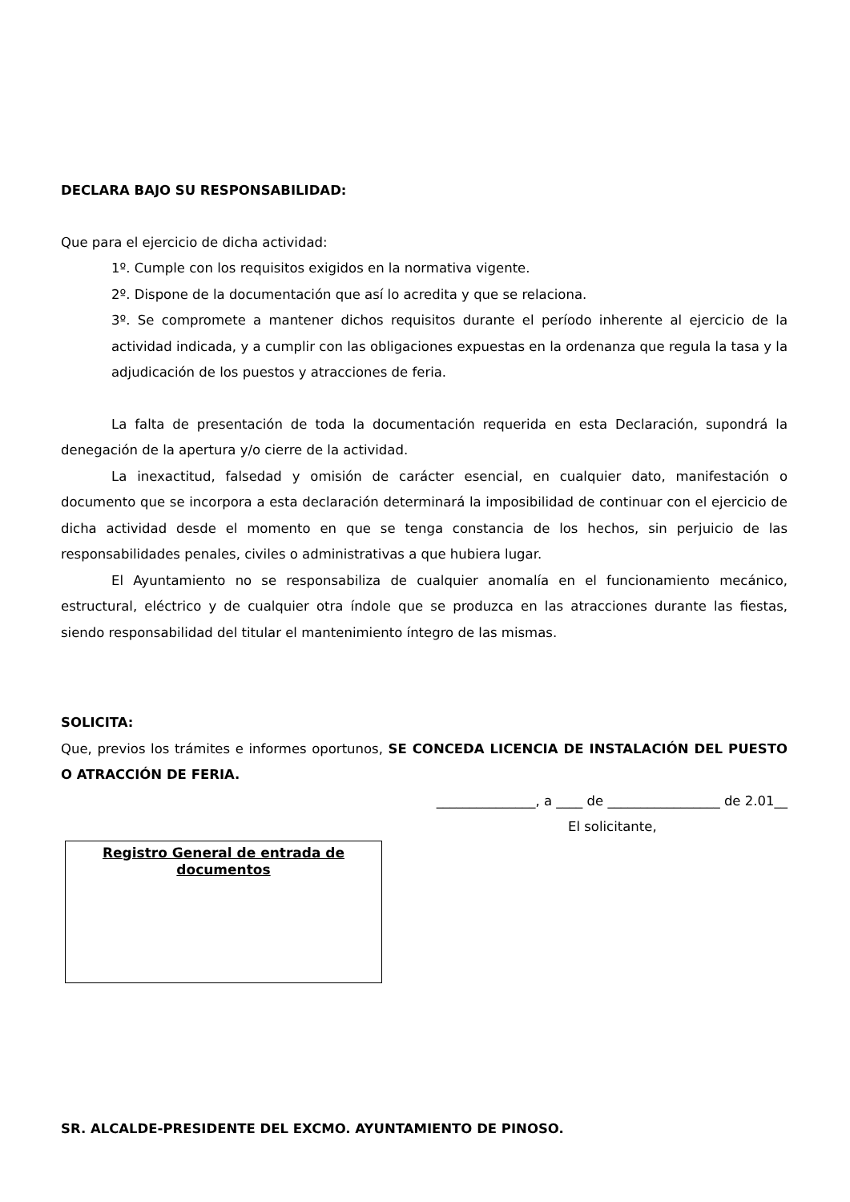DECLARA BAJO SU RESPONSABILIDAD:
Que para el ejercicio de dicha actividad:
1º. Cumple con los requisitos exigidos en la normativa vigente.
2º. Dispone de la documentación que así lo acredita y que se relaciona.
3º. Se compromete a mantener dichos requisitos durante el período inherente al ejercicio de la actividad indicada, y a cumplir con las obligaciones expuestas en la ordenanza que regula la tasa y la adjudicación de los puestos y atracciones de feria.
La falta de presentación de toda la documentación requerida en esta Declaración, supondrá la denegación de la apertura y/o cierre de la actividad.
La inexactitud, falsedad y omisión de carácter esencial, en cualquier dato, manifestación o documento que se incorpora a esta declaración determinará la imposibilidad de continuar con el ejercicio de dicha actividad desde el momento en que se tenga constancia de los hechos, sin perjuicio de las responsabilidades penales, civiles o administrativas a que hubiera lugar.
El Ayuntamiento no se responsabiliza de cualquier anomalía en el funcionamiento mecánico, estructural, eléctrico y de cualquier otra índole que se produzca en las atracciones durante las fiestas, siendo responsabilidad del titular el mantenimiento íntegro de las mismas.
SOLICITA:
Que, previos los trámites e informes oportunos, SE CONCEDA LICENCIA DE INSTALACIÓN DEL PUESTO O ATRACCIÓN DE FERIA.
_______________, a ____ de _________________ de 2.01__
El solicitante,
Registro General de entrada de documentos
SR. ALCALDE-PRESIDENTE DEL EXCMO. AYUNTAMIENTO DE PINOSO.